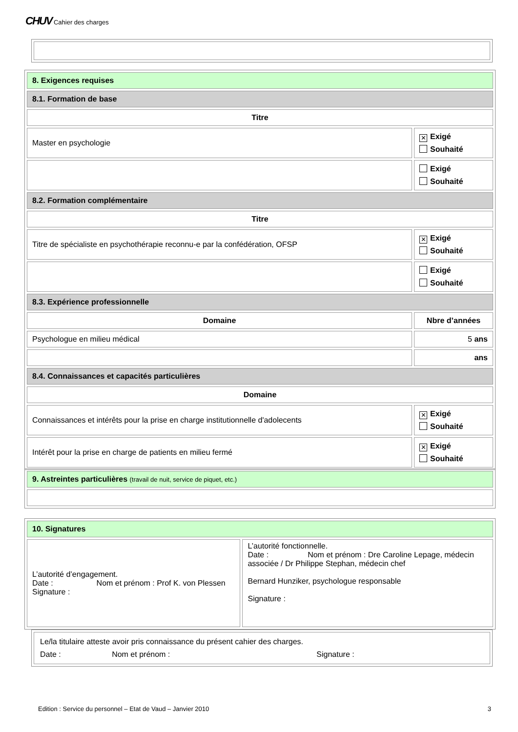CHUV Cahier des charges
| 8. Exigences requises | |
| 8.1. Formation de base | |
| Titre | |
| Master en psychologie | ✕ Exigé Souhaité |
| | Exigé Souhaité |
| 8.2. Formation complémentaire | |
| Titre | |
| Titre de spécialiste en psychothérapie reconnu-e par la confédération, OFSP | ✕ Exigé Souhaité |
| | Exigé Souhaité |
| 8.3. Expérience professionnelle | |
| Domaine | Nbre d’années |
| Psychologue en milieu médical | 5 ans |
| | ans |
| 8.4. Connaissances et capacités particulières | |
| Domaine | |
| Connaissances et intérêts pour la prise en charge institutionnelle d'adolecents | ✕ Exigé Souhaité |
| Intérêt pour la prise en charge de patients en milieu fermé | ✕ Exigé Souhaité |
| 9. Astreintes particulières (travail de nuit, service de piquet, etc.) |
| 10. Signatures | |
| L’autorité d’engagement. Date : Nom et prénom : Prof K. von Plessen Signature : | L’autorité fonctionnelle. Date : Nom et prénom : Dre Caroline Lepage, médecin associée / Dr Philippe Stephan, médecin chef Bernard Hunziker, psychologue responsable Signature : |
| Le/la titulaire atteste avoir pris connaissance du présent cahier des charges. Date : Nom et prénom : Signature : |
Edition : Service du personnel – Etat de Vaud – Janvier 2010 3